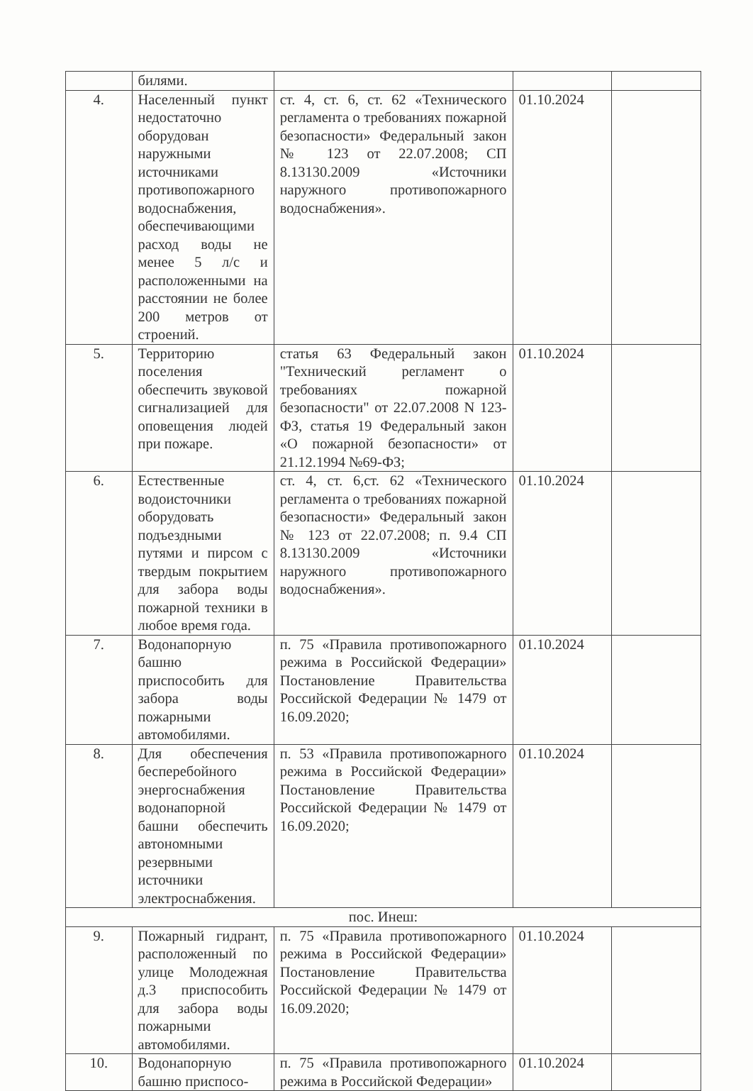| | билями. | | | |
| 4. | Населенный пункт недостаточно оборудован наружными источниками противопожарного водоснабжения, обеспечивающими расход воды не менее 5 л/с и расположенными на расстоянии не более 200 метров от строений. | ст. 4, ст. 6, ст. 62 «Технического регламента о требованиях пожарной безопасности» Федеральный закон № 123 от 22.07.2008; СП 8.13130.2009 «Источники наружного противопожарного водоснабжения». | 01.10.2024 | |
| 5. | Территорию поселения обеспечить звуковой сигнализацией для оповещения людей при пожаре. | статья 63 Федеральный закон "Технический регламент о требованиях пожарной безопасности" от 22.07.2008 N 123-ФЗ, статья 19 Федеральный закон «О пожарной безопасности» от 21.12.1994 №69-ФЗ; | 01.10.2024 | |
| 6. | Естественные водоисточники оборудовать подъездными путями и пирсом с твердым покрытием для забора воды пожарной техники в любое время года. | ст. 4, ст. 6,ст. 62 «Технического регламента о требованиях пожарной безопасности» Федеральный закон № 123 от 22.07.2008; п. 9.4 СП 8.13130.2009 «Источники наружного противопожарного водоснабжения». | 01.10.2024 | |
| 7. | Водонапорную башню приспособить для забора воды пожарными автомобилями. | п. 75 «Правила противопожарного режима в Российской Федерации» Постановление Правительства Российской Федерации № 1479 от 16.09.2020; | 01.10.2024 | |
| 8. | Для обеспечения бесперебойного энергоснабжения водонапорной башни обеспечить автономными резервными источники электроснабжения. | п. 53 «Правила противопожарного режима в Российской Федерации» Постановление Правительства Российской Федерации № 1479 от 16.09.2020; | 01.10.2024 | |
| пос. Инеш: | | | | |
| 9. | Пожарный гидрант, расположенный по улице Молодежная д.3 приспособить для забора воды пожарными автомобилями. | п. 75 «Правила противопожарного режима в Российской Федерации» Постановление Правительства Российской Федерации № 1479 от 16.09.2020; | 01.10.2024 | |
| 10. | Водонапорную башню приспосо- | п. 75 «Правила противопожарного режима в Российской Федерации» | 01.10.2024 | |